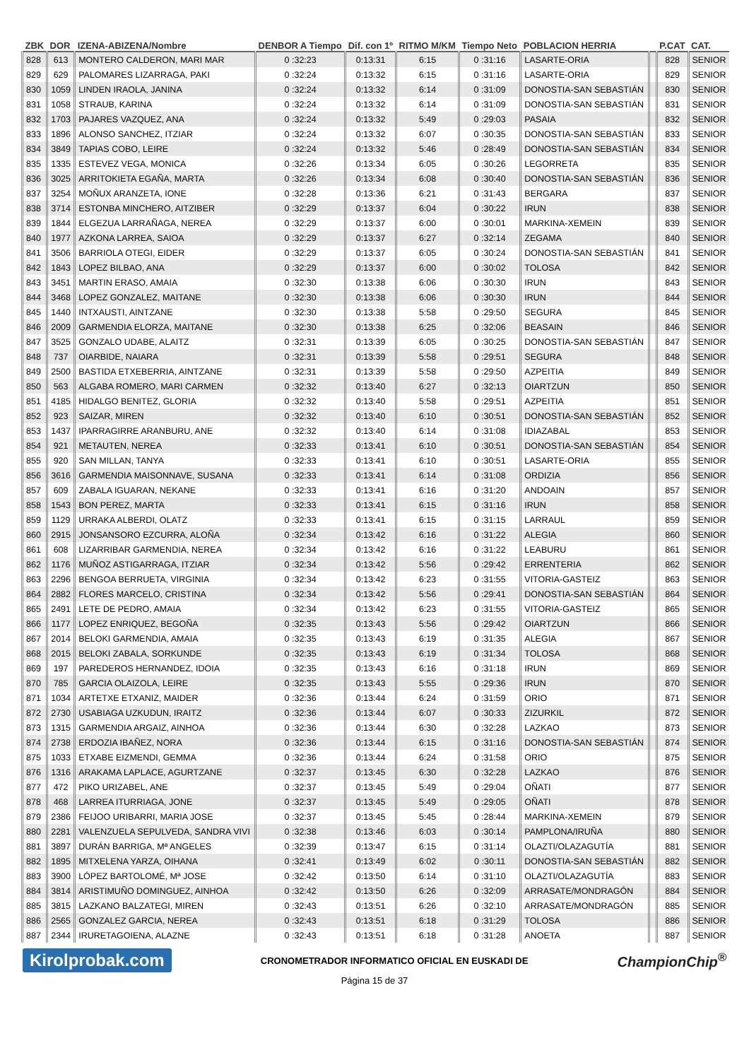| ZBK | DOR | IZENA-ABIZENA/Nombre | DENBOR A Tiempo | Dif. con 1º | RITMO M/KM | Tiempo Neto | POBLACION HERRIA | | P.CAT | CAT. |
| --- | --- | --- | --- | --- | --- | --- | --- | --- | --- | --- |
| 828 | 613 | MONTERO CALDERON, MARI MAR | 0 :32:23 | 0:13:31 | 6:15 | 0 :31:16 | LASARTE-ORIA | | 828 | SENIOR |
| 829 | 629 | PALOMARES LIZARRAGA, PAKI | 0 :32:24 | 0:13:32 | 6:15 | 0 :31:16 | LASARTE-ORIA | | 829 | SENIOR |
| 830 | 1059 | LINDEN IRAOLA, JANINA | 0 :32:24 | 0:13:32 | 6:14 | 0 :31:09 | DONOSTIA-SAN SEBASTIÁN | | 830 | SENIOR |
| 831 | 1058 | STRAUB, KARINA | 0 :32:24 | 0:13:32 | 6:14 | 0 :31:09 | DONOSTIA-SAN SEBASTIÁN | | 831 | SENIOR |
| 832 | 1703 | PAJARES VAZQUEZ, ANA | 0 :32:24 | 0:13:32 | 5:49 | 0 :29:03 | PASAIA | | 832 | SENIOR |
| 833 | 1896 | ALONSO SANCHEZ, ITZIAR | 0 :32:24 | 0:13:32 | 6:07 | 0 :30:35 | DONOSTIA-SAN SEBASTIÁN | | 833 | SENIOR |
| 834 | 3849 | TAPIAS COBO, LEIRE | 0 :32:24 | 0:13:32 | 5:46 | 0 :28:49 | DONOSTIA-SAN SEBASTIÁN | | 834 | SENIOR |
| 835 | 1335 | ESTEVEZ VEGA, MONICA | 0 :32:26 | 0:13:34 | 6:05 | 0 :30:26 | LEGORRETA | | 835 | SENIOR |
| 836 | 3025 | ARRITOKIETA EGAÑA, MARTA | 0 :32:26 | 0:13:34 | 6:08 | 0 :30:40 | DONOSTIA-SAN SEBASTIÁN | | 836 | SENIOR |
| 837 | 3254 | MOÑUX ARANZETA, IONE | 0 :32:28 | 0:13:36 | 6:21 | 0 :31:43 | BERGARA | | 837 | SENIOR |
| 838 | 3714 | ESTONBA MINCHERO, AITZIBER | 0 :32:29 | 0:13:37 | 6:04 | 0 :30:22 | IRUN | | 838 | SENIOR |
| 839 | 1844 | ELGEZUA LARRAÑAGA, NEREA | 0 :32:29 | 0:13:37 | 6:00 | 0 :30:01 | MARKINA-XEMEIN | | 839 | SENIOR |
| 840 | 1977 | AZKONA LARREA, SAIOA | 0 :32:29 | 0:13:37 | 6:27 | 0 :32:14 | ZEGAMA | | 840 | SENIOR |
| 841 | 3506 | BARRIOLA OTEGI, EIDER | 0 :32:29 | 0:13:37 | 6:05 | 0 :30:24 | DONOSTIA-SAN SEBASTIÁN | | 841 | SENIOR |
| 842 | 1843 | LOPEZ BILBAO, ANA | 0 :32:29 | 0:13:37 | 6:00 | 0 :30:02 | TOLOSA | | 842 | SENIOR |
| 843 | 3451 | MARTIN ERASO, AMAIA | 0 :32:30 | 0:13:38 | 6:06 | 0 :30:30 | IRUN | | 843 | SENIOR |
| 844 | 3468 | LOPEZ GONZALEZ, MAITANE | 0 :32:30 | 0:13:38 | 6:06 | 0 :30:30 | IRUN | | 844 | SENIOR |
| 845 | 1440 | INTXAUSTI, AINTZANE | 0 :32:30 | 0:13:38 | 5:58 | 0 :29:50 | SEGURA | | 845 | SENIOR |
| 846 | 2009 | GARMENDIA ELORZA, MAITANE | 0 :32:30 | 0:13:38 | 6:25 | 0 :32:06 | BEASAIN | | 846 | SENIOR |
| 847 | 3525 | GONZALO UDABE, ALAITZ | 0 :32:31 | 0:13:39 | 6:05 | 0 :30:25 | DONOSTIA-SAN SEBASTIÁN | | 847 | SENIOR |
| 848 | 737 | OIARBIDE, NAIARA | 0 :32:31 | 0:13:39 | 5:58 | 0 :29:51 | SEGURA | | 848 | SENIOR |
| 849 | 2500 | BASTIDA ETXEBERRIA, AINTZANE | 0 :32:31 | 0:13:39 | 5:58 | 0 :29:50 | AZPEITIA | | 849 | SENIOR |
| 850 | 563 | ALGABA ROMERO, MARI CARMEN | 0 :32:32 | 0:13:40 | 6:27 | 0 :32:13 | OIARTZUN | | 850 | SENIOR |
| 851 | 4185 | HIDALGO BENITEZ, GLORIA | 0 :32:32 | 0:13:40 | 5:58 | 0 :29:51 | AZPEITIA | | 851 | SENIOR |
| 852 | 923 | SAIZAR, MIREN | 0 :32:32 | 0:13:40 | 6:10 | 0 :30:51 | DONOSTIA-SAN SEBASTIÁN | | 852 | SENIOR |
| 853 | 1437 | IPARRAGIRRE ARANBURU, ANE | 0 :32:32 | 0:13:40 | 6:14 | 0 :31:08 | IDIAZABAL | | 853 | SENIOR |
| 854 | 921 | METAUTEN, NEREA | 0 :32:33 | 0:13:41 | 6:10 | 0 :30:51 | DONOSTIA-SAN SEBASTIÁN | | 854 | SENIOR |
| 855 | 920 | SAN MILLAN, TANYA | 0 :32:33 | 0:13:41 | 6:10 | 0 :30:51 | LASARTE-ORIA | | 855 | SENIOR |
| 856 | 3616 | GARMENDIA MAISONNAVE, SUSANA | 0 :32:33 | 0:13:41 | 6:14 | 0 :31:08 | ORDIZIA | | 856 | SENIOR |
| 857 | 609 | ZABALA IGUARAN, NEKANE | 0 :32:33 | 0:13:41 | 6:16 | 0 :31:20 | ANDOAIN | | 857 | SENIOR |
| 858 | 1543 | BON PEREZ, MARTA | 0 :32:33 | 0:13:41 | 6:15 | 0 :31:16 | IRUN | | 858 | SENIOR |
| 859 | 1129 | URRAKA ALBERDI, OLATZ | 0 :32:33 | 0:13:41 | 6:15 | 0 :31:15 | LARRAUL | | 859 | SENIOR |
| 860 | 2915 | JONSANSORO EZCURRA, ALOÑA | 0 :32:34 | 0:13:42 | 6:16 | 0 :31:22 | ALEGIA | | 860 | SENIOR |
| 861 | 608 | LIZARRIBAR GARMENDIA, NEREA | 0 :32:34 | 0:13:42 | 6:16 | 0 :31:22 | LEABURU | | 861 | SENIOR |
| 862 | 1176 | MUÑOZ ASTIGARRAGA, ITZIAR | 0 :32:34 | 0:13:42 | 5:56 | 0 :29:42 | ERRENTERIA | | 862 | SENIOR |
| 863 | 2296 | BENGOA BERRUETA, VIRGINIA | 0 :32:34 | 0:13:42 | 6:23 | 0 :31:55 | VITORIA-GASTEIZ | | 863 | SENIOR |
| 864 | 2882 | FLORES MARCELO, CRISTINA | 0 :32:34 | 0:13:42 | 5:56 | 0 :29:41 | DONOSTIA-SAN SEBASTIÁN | | 864 | SENIOR |
| 865 | 2491 | LETE DE PEDRO, AMAIA | 0 :32:34 | 0:13:42 | 6:23 | 0 :31:55 | VITORIA-GASTEIZ | | 865 | SENIOR |
| 866 | 1177 | LOPEZ ENRIQUEZ, BEGOÑA | 0 :32:35 | 0:13:43 | 5:56 | 0 :29:42 | OIARTZUN | | 866 | SENIOR |
| 867 | 2014 | BELOKI GARMENDIA, AMAIA | 0 :32:35 | 0:13:43 | 6:19 | 0 :31:35 | ALEGIA | | 867 | SENIOR |
| 868 | 2015 | BELOKI ZABALA, SORKUNDE | 0 :32:35 | 0:13:43 | 6:19 | 0 :31:34 | TOLOSA | | 868 | SENIOR |
| 869 | 197 | PAREDEROS HERNANDEZ, IDOIA | 0 :32:35 | 0:13:43 | 6:16 | 0 :31:18 | IRUN | | 869 | SENIOR |
| 870 | 785 | GARCIA OLAIZOLA, LEIRE | 0 :32:35 | 0:13:43 | 5:55 | 0 :29:36 | IRUN | | 870 | SENIOR |
| 871 | 1034 | ARTETXE ETXANIZ, MAIDER | 0 :32:36 | 0:13:44 | 6:24 | 0 :31:59 | ORIO | | 871 | SENIOR |
| 872 | 2730 | USABIAGA UZKUDUN, IRAITZ | 0 :32:36 | 0:13:44 | 6:07 | 0 :30:33 | ZIZURKIL | | 872 | SENIOR |
| 873 | 1315 | GARMENDIA ARGAIZ, AINHOA | 0 :32:36 | 0:13:44 | 6:30 | 0 :32:28 | LAZKAO | | 873 | SENIOR |
| 874 | 2738 | ERDOZIA IBAÑEZ, NORA | 0 :32:36 | 0:13:44 | 6:15 | 0 :31:16 | DONOSTIA-SAN SEBASTIÁN | | 874 | SENIOR |
| 875 | 1033 | ETXABE EIZMENDI, GEMMA | 0 :32:36 | 0:13:44 | 6:24 | 0 :31:58 | ORIO | | 875 | SENIOR |
| 876 | 1316 | ARAKAMA LAPLACE, AGURTZANE | 0 :32:37 | 0:13:45 | 6:30 | 0 :32:28 | LAZKAO | | 876 | SENIOR |
| 877 | 472 | PIKO URIZABEL, ANE | 0 :32:37 | 0:13:45 | 5:49 | 0 :29:04 | OÑATI | | 877 | SENIOR |
| 878 | 468 | LARREA ITURRIAGA, JONE | 0 :32:37 | 0:13:45 | 5:49 | 0 :29:05 | OÑATI | | 878 | SENIOR |
| 879 | 2386 | FEIJOO URIBARRI, MARIA JOSE | 0 :32:37 | 0:13:45 | 5:45 | 0 :28:44 | MARKINA-XEMEIN | | 879 | SENIOR |
| 880 | 2281 | VALENZUELA SEPULVEDA, SANDRA VIVI | 0 :32:38 | 0:13:46 | 6:03 | 0 :30:14 | PAMPLONA/IRUÑA | | 880 | SENIOR |
| 881 | 3897 | DURÁN BARRIGA, Mª ANGELES | 0 :32:39 | 0:13:47 | 6:15 | 0 :31:14 | OLAZTI/OLAZAGUTÍA | | 881 | SENIOR |
| 882 | 1895 | MITXELENA YARZA, OIHANA | 0 :32:41 | 0:13:49 | 6:02 | 0 :30:11 | DONOSTIA-SAN SEBASTIÁN | | 882 | SENIOR |
| 883 | 3900 | LÓPEZ BARTOLOMÉ, Mª JOSE | 0 :32:42 | 0:13:50 | 6:14 | 0 :31:10 | OLAZTI/OLAZAGUTÍA | | 883 | SENIOR |
| 884 | 3814 | ARISTIMUÑO DOMINGUEZ, AINHOA | 0 :32:42 | 0:13:50 | 6:26 | 0 :32:09 | ARRASATE/MONDRAGÓN | | 884 | SENIOR |
| 885 | 3815 | LAZKANO BALZATEGI, MIREN | 0 :32:43 | 0:13:51 | 6:26 | 0 :32:10 | ARRASATE/MONDRAGÓN | | 885 | SENIOR |
| 886 | 2565 | GONZALEZ GARCIA, NEREA | 0 :32:43 | 0:13:51 | 6:18 | 0 :31:29 | TOLOSA | | 886 | SENIOR |
| 887 | 2344 | IRURETAGOIENA, ALAZNE | 0 :32:43 | 0:13:51 | 6:18 | 0 :31:28 | ANOETA | | 887 | SENIOR |
Kirolprobak.com
CRONOMETRADOR INFORMATICO OFICIAL EN EUSKADI DE
ChampionChip<sup>®</sup>
Página 15 de 37